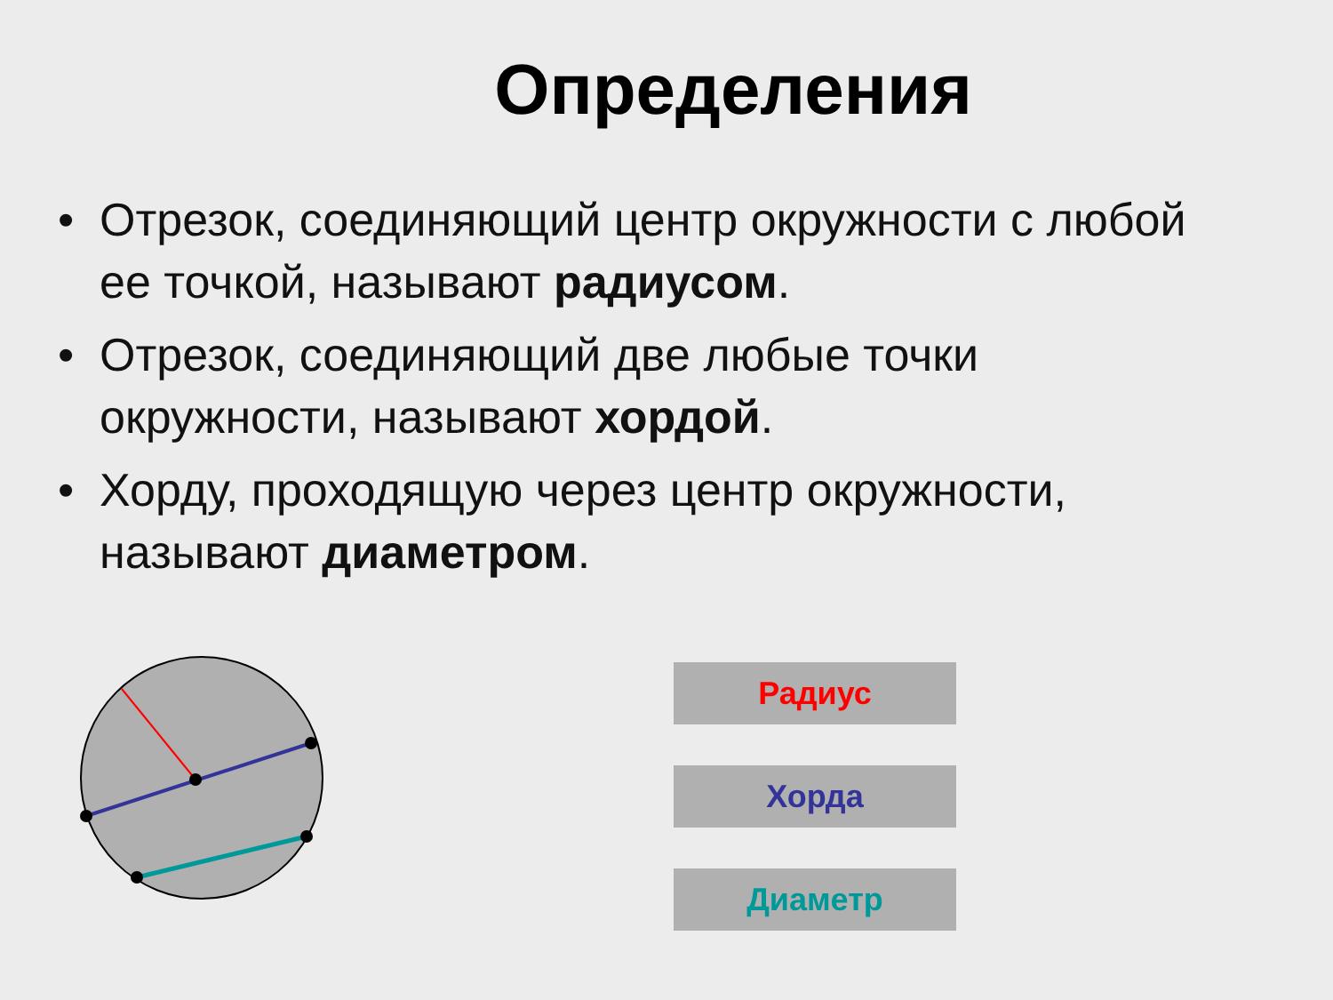Определения
• Отрезок, соединяющий центр окружности с любой ее точкой, называют радиусом.
• Отрезок, соединяющий две любые точки окружности, называют хордой.
• Хорду, проходящую через центр окружности, называют диаметром.
Радиус
Хорда
Диаметр